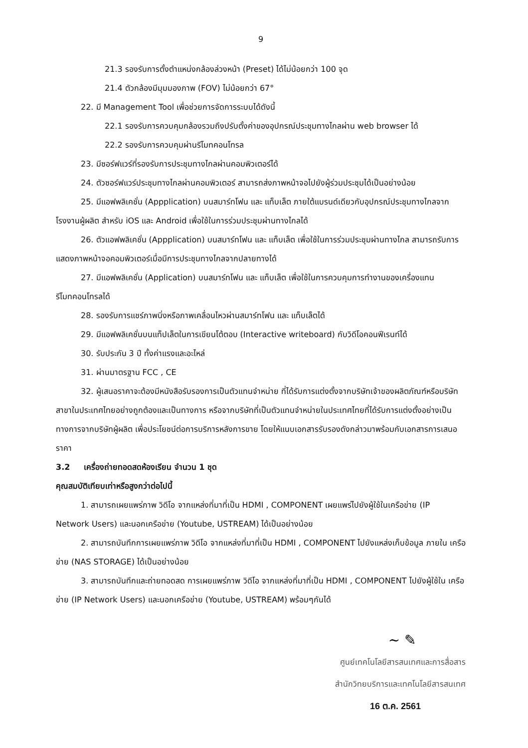9
21.3 รองรับการตั้งตำแหน่งกล้องล่วงหน้า (Preset) ได้ไม่น้อยกว่า 100 จุด
21.4 ตัวกล้องมีมุมมองภาพ (FOV) ไม่น้อยกว่า 67°
22. มี Management Tool เพื่อช่วยการจัดการระบบได้ดังนี้
22.1 รองรับการควบคุมกล้องรวมถึงปรับตั้งค่าของอุปกรณ์ประชุมทางไกลผ่าน web browser ได้
22.2 รองรับการควบคุมผ่านรีโมทคอนโทรล
23. มีซอร์ฟแวร์ที่รองรับการประชุมทางไกลผ่านคอมพิวเตอร์ได้
24. ตัวซอร์ฟแวร์ประชุมทางไกลผ่านคอมพิวเตอร์ สามารถส่งภาพหน้าจอไปยังผู้ร่วมประชุมได้เป็นอย่างน้อย
25. มีแอฟพลิเคชั่น (Appplication) บนสมาร์ทโฟน และ แท็บเล็ต ภายใต้แบรนด์เดียวกับอุปกรณ์ประชุมทางไกลจากโรงงานผู้ผลิต สำหรับ iOS และ Android เพื่อใช้ในการร่วมประชุมผ่านทางไกลได้
26. ตัวแอฟพลิเคชั่น (Appplication) บนสมาร์ทโฟน และ แท็บเล็ต เพื่อใช้ในการร่วมประชุมผ่านทางไกล สามารถรับการแสดงภาพหน้าจอคอมพิวเตอร์เมื่อมีการประชุมทางไกลจากปลายทางได้
27. มีแอฟพลิเคชั่น (Application) บนสมาร์ทโฟน และ แท็บเล็ต เพื่อใช้ในการควบคุมการทำงานของเครื่องแทนรีโมทคอนโทรลได้
28. รองรับการแชร์ภาพนิ่งหรือภาพเคลื่อนไหวผ่านสมาร์ทโฟน และ แท็บเล็ตได้
29. มีแอฟพลิเคชั่นบนแท็ปเล็ตในการเขียนโต้ตอบ (Interactive writeboard) กับวิดีโอคอนฟีเรนท์ได้
30. รับประกัน 3 ปี ทั้งค่าแรงและอะไหล่
31. ผ่านมาตรฐาน FCC , CE
32. ผู้เสนอราคาจะต้องมีหนังสือรับรองการเป็นตัวแทนจำหน่าย ที่ได้รับการแต่งตั้งจากบริษัทเจ้าของผลิตภัณฑ์หรือบริษัทสาขาในประเทศไทยอย่างถูกต้องและเป็นทางการ หรือจากบริษัทที่เป็นตัวแทนจำหน่ายในประเทศไทยที่ได้รับการแต่งตั้งอย่างเป็นทางการจากบริษัทผู้ผลิต เพื่อประโยชน์ต่อการบริการหลังการขาย โดยให้แนบเอกสารรับรองดังกล่าวมาพร้อมกับเอกสารการเสนอราคา
3.2 เครื่องถ่ายทอดสดห้องเรียน จำนวน 1 ชุด
คุณสมบัติเทียบเท่าหรือสูงกว่าต่อไปนี้
1. สามารถเผยแพร่ภาพ วิดีโอ จากแหล่งที่มาที่เป็น HDMI , COMPONENT เผยแพร่ไปยังผู้ใช้ในเครือข่าย (IP Network Users) และนอกเครือข่าย (Youtube, USTREAM) ได้เป็นอย่างน้อย
2. สามารถบันทึกการเผยแพร่ภาพ วิดีโอ จากแหล่งที่มาที่เป็น HDMI , COMPONENT ไปยังแหล่งเก็บข้อมูล ภายใน เครือข่าย (NAS STORAGE) ได้เป็นอย่างน้อย
3. สามารถบันทึกและถ่ายทอดสด การเผยแพร่ภาพ วิดีโอ จากแหล่งที่มาที่เป็น HDMI , COMPONENT ไปยังผู้ใช้ใน เครือข่าย (IP Network Users) และนอกเครือข่าย (Youtube, USTREAM) พร้อมๆกันได้
~ ✎
ศูนย์เทคโนโลยีสารสนเทศและการสื่อสาร
สำนักวิทยบริการและเทคโนโลยีสารสนเทศ
16 ต.ค. 2561